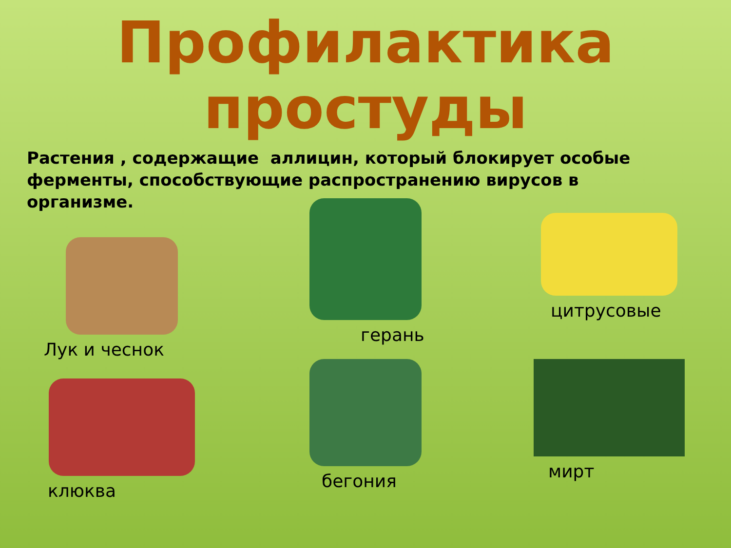Профилактика
простуды
Растения , содержащие аллицин, который блокирует особые ферменты, способствующие распространению вирусов в
организме.
Лук и чеснок
герань
цитрусовые
клюква
бегония
мирт